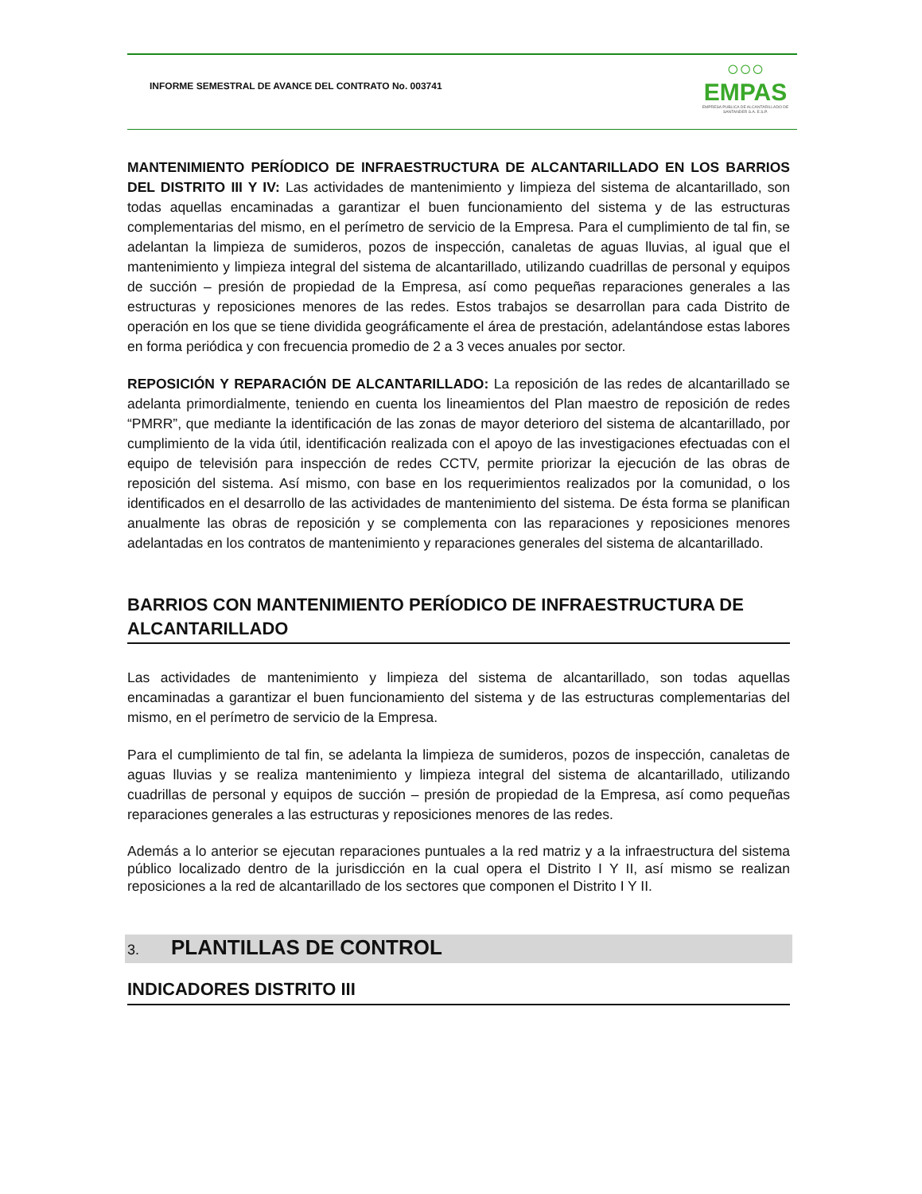INFORME SEMESTRAL DE AVANCE DEL CONTRATO No. 003741
○○○
EMPAS
EMPRESA PUBLICA DE ALCANTARILLADO DE SANTANDER S.A. E.S.P.
MANTENIMIENTO PERÍODICO DE INFRAESTRUCTURA DE ALCANTARILLADO EN LOS BARRIOS DEL DISTRITO III Y IV: Las actividades de mantenimiento y limpieza del sistema de alcantarillado, son todas aquellas encaminadas a garantizar el buen funcionamiento del sistema y de las estructuras complementarias del mismo, en el perímetro de servicio de la Empresa. Para el cumplimiento de tal fin, se adelantan la limpieza de sumideros, pozos de inspección, canaletas de aguas lluvias, al igual que el mantenimiento y limpieza integral del sistema de alcantarillado, utilizando cuadrillas de personal y equipos de succión – presión de propiedad de la Empresa, así como pequeñas reparaciones generales a las estructuras y reposiciones menores de las redes. Estos trabajos se desarrollan para cada Distrito de operación en los que se tiene dividida geográficamente el área de prestación, adelantándose estas labores en forma periódica y con frecuencia promedio de 2 a 3 veces anuales por sector.
REPOSICIÓN Y REPARACIÓN DE ALCANTARILLADO: La reposición de las redes de alcantarillado se adelanta primordialmente, teniendo en cuenta los lineamientos del Plan maestro de reposición de redes “PMRR”, que mediante la identificación de las zonas de mayor deterioro del sistema de alcantarillado, por cumplimiento de la vida útil, identificación realizada con el apoyo de las investigaciones efectuadas con el equipo de televisión para inspección de redes CCTV, permite priorizar la ejecución de las obras de reposición del sistema. Así mismo, con base en los requerimientos realizados por la comunidad, o los identificados en el desarrollo de las actividades de mantenimiento del sistema. De ésta forma se planifican anualmente las obras de reposición y se complementa con las reparaciones y reposiciones menores adelantadas en los contratos de mantenimiento y reparaciones generales del sistema de alcantarillado.
BARRIOS CON MANTENIMIENTO PERÍODICO DE INFRAESTRUCTURA DE ALCANTARILLADO
Las actividades de mantenimiento y limpieza del sistema de alcantarillado, son todas aquellas encaminadas a garantizar el buen funcionamiento del sistema y de las estructuras complementarias del mismo, en el perímetro de servicio de la Empresa.
Para el cumplimiento de tal fin, se adelanta la limpieza de sumideros, pozos de inspección, canaletas de aguas lluvias y se realiza mantenimiento y limpieza integral del sistema de alcantarillado, utilizando cuadrillas de personal y equipos de succión – presión de propiedad de la Empresa, así como pequeñas reparaciones generales a las estructuras y reposiciones menores de las redes.
Además a lo anterior se ejecutan reparaciones puntuales a la red matriz y a la infraestructura del sistema público localizado dentro de la jurisdicción en la cual opera el Distrito I Y II, así mismo se realizan reposiciones a la red de alcantarillado de los sectores que componen el Distrito I Y II.
3. PLANTILLAS DE CONTROL
INDICADORES DISTRITO III